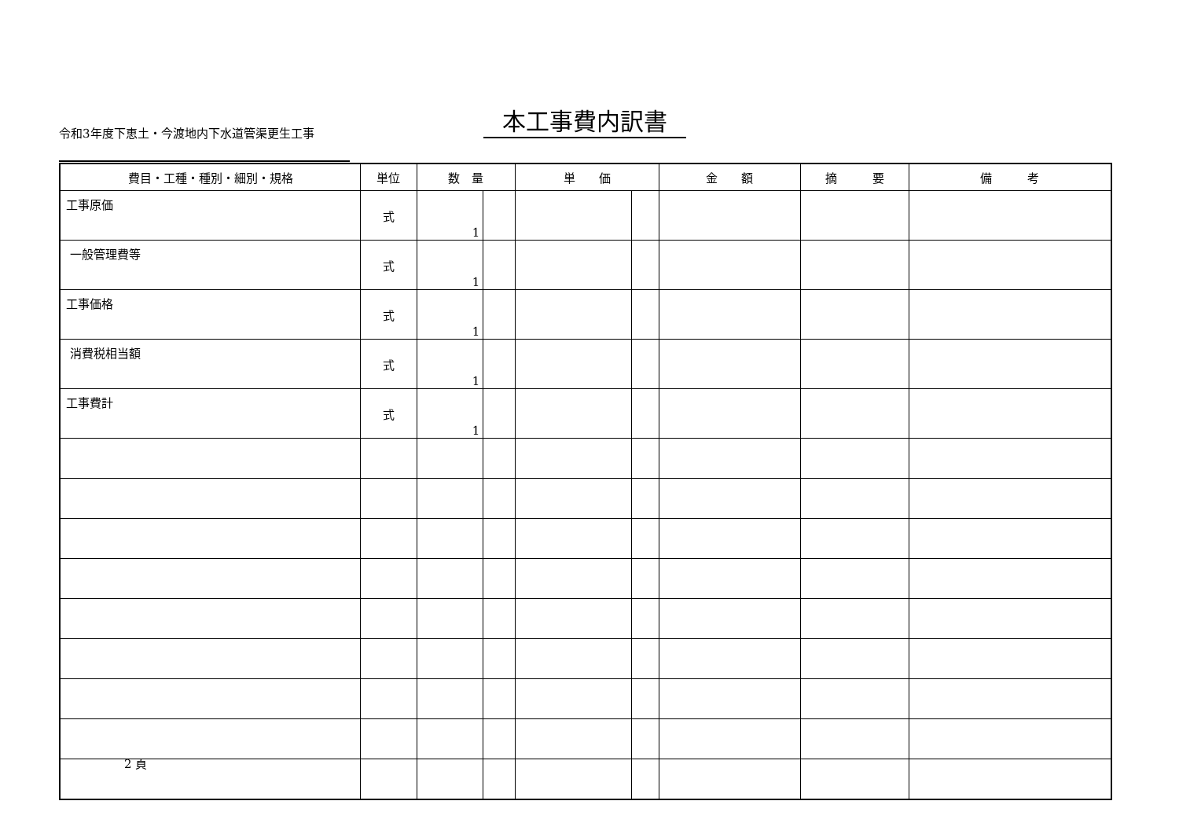令和3年度下恵土・今渡地内下水道管渠更生工事
本工事費内訳書
| 費目・工種・種別・細別・規格 | 単位 | 数 量 | | 単 価 | | 金 額 | 摘 要 | 備 考 |
| --- | --- | --- | --- | --- | --- | --- | --- | --- |
| 工事原価 | 式 | 1 | | | | | | |
| 一般管理費等 | 式 | 1 | | | | | | |
| 工事価格 | 式 | 1 | | | | | | |
| 消費税相当額 | 式 | 1 | | | | | | |
| 工事費計 | 式 | 1 | | | | | | |
2 頁